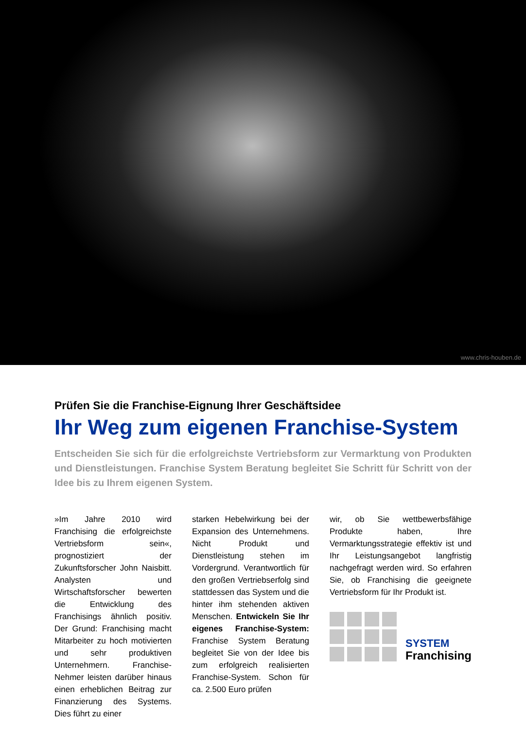www.chris-houben.de
Prüfen Sie die Franchise-Eignung Ihrer Geschäftsidee
Ihr Weg zum eigenen Franchise-System
Entscheiden Sie sich für die erfolgreichste Vertriebsform zur Vermarktung von Produkten und Dienstleistungen. Franchise System Beratung begleitet Sie Schritt für Schritt von der Idee bis zu Ihrem eigenen System.
»Im Jahre 2010 wird Franchising die erfolgreichste Vertriebsform sein«, prognostiziert der Zukunftsforscher John Naisbitt. Analysten und Wirtschaftsforscher bewerten die Entwicklung des Franchisings ähnlich positiv. Der Grund: Franchising macht Mitarbeiter zu hoch motivierten und sehr produktiven Unternehmern. Franchise-Nehmer leisten darüber hinaus einen erheblichen Beitrag zur Finanzierung des Systems. Dies führt zu einer
starken Hebelwirkung bei der Expansion des Unternehmens. Nicht Produkt und Dienstleistung stehen im Vordergrund. Verantwortlich für den großen Vertriebserfolg sind stattdessen das System und die hinter ihm stehenden aktiven Menschen. Entwickeln Sie Ihr eigenes Franchise-System: Franchise System Beratung begleitet Sie von der Idee bis zum erfolgreich realisierten Franchise-System. Schon für ca. 2.500 Euro prüfen
wir, ob Sie wettbewerbsfähige Produkte haben, Ihre Vermarktungsstrategie effektiv ist und Ihr Leistungsangebot langfristig nachgefragt werden wird. So erfahren Sie, ob Franchising die geeignete Vertriebsform für Ihr Produkt ist.
SYSTEM
Franchising